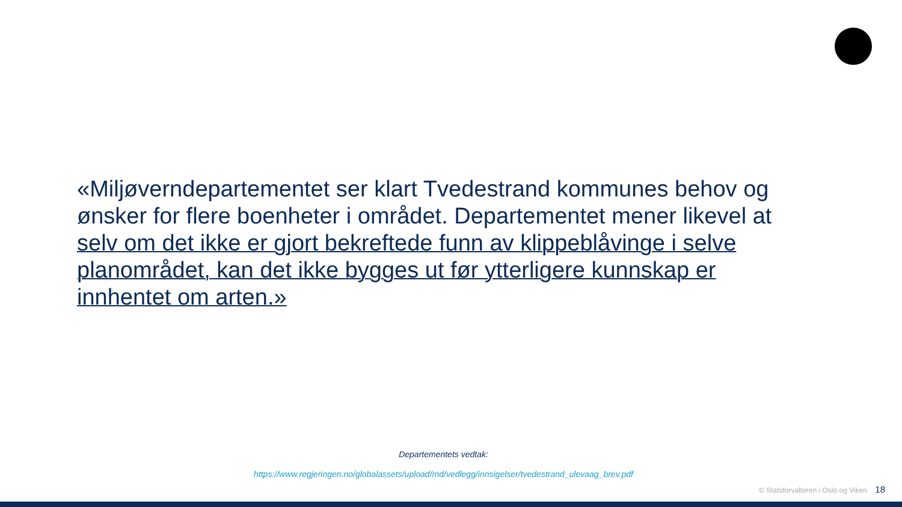«Miljøverndepartementet ser klart Tvedestrand kommunes behov og ønsker for flere boenheter i området. Departementet mener likevel at selv om det ikke er gjort bekreftede funn av klippeblåvinge i selve planområdet, kan det ikke bygges ut før ytterligere kunnskap er innhentet om arten.»
Departementets vedtak:
https://www.regjeringen.no/globalassets/upload/md/vedlegg/innsigelser/tvedestrand_ulevaag_brev.pdf
© Statsforvalteren i Oslo og Viken 18